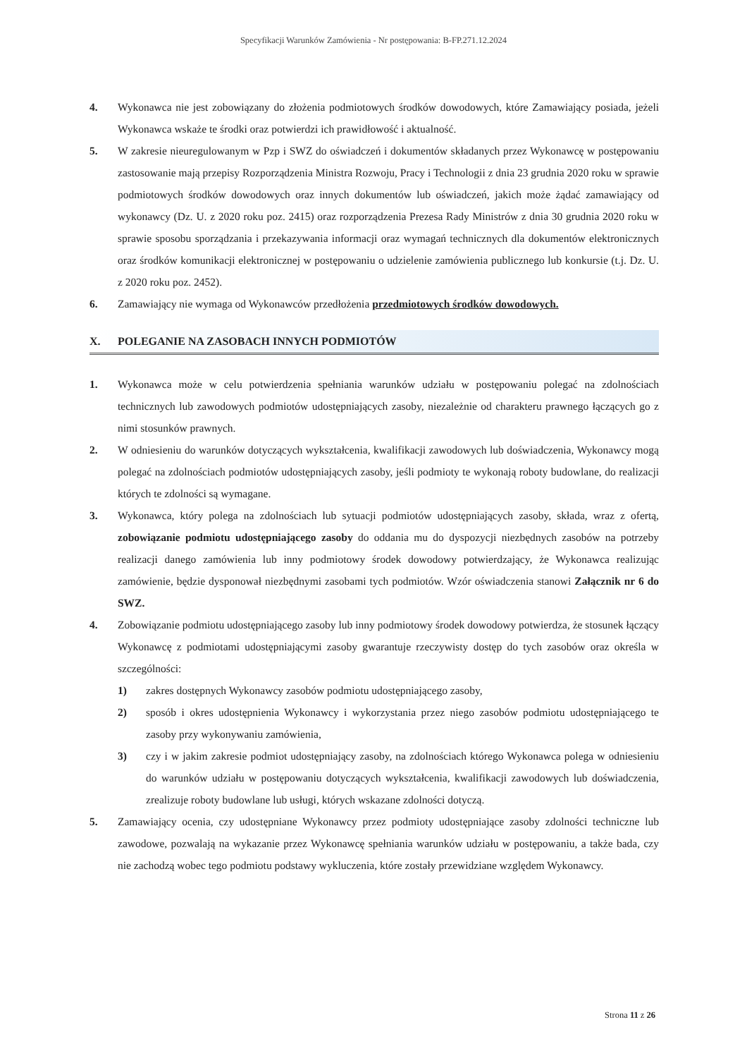Specyfikacji Warunków Zamówienia - Nr postępowania: B-FP.271.12.2024
4. Wykonawca nie jest zobowiązany do złożenia podmiotowych środków dowodowych, które Zamawiający posiada, jeżeli Wykonawca wskaże te środki oraz potwierdzi ich prawidłowość i aktualność.
5. W zakresie nieuregulowanym w Pzp i SWZ do oświadczeń i dokumentów składanych przez Wykonawcę w postępowaniu zastosowanie mają przepisy Rozporządzenia Ministra Rozwoju, Pracy i Technologii z dnia 23 grudnia 2020 roku w sprawie podmiotowych środków dowodowych oraz innych dokumentów lub oświadczeń, jakich może żądać zamawiający od wykonawcy (Dz. U. z 2020 roku poz. 2415) oraz rozporządzenia Prezesa Rady Ministrów z dnia 30 grudnia 2020 roku w sprawie sposobu sporządzania i przekazywania informacji oraz wymagań technicznych dla dokumentów elektronicznych oraz środków komunikacji elektronicznej w postępowaniu o udzielenie zamówienia publicznego lub konkursie (t.j. Dz. U. z 2020 roku poz. 2452).
6. Zamawiający nie wymaga od Wykonawców przedłożenia przedmiotowych środków dowodowych.
X. POLEGANIE NA ZASOBACH INNYCH PODMIOTÓW
1. Wykonawca może w celu potwierdzenia spełniania warunków udziału w postępowaniu polegać na zdolnościach technicznych lub zawodowych podmiotów udostępniających zasoby, niezależnie od charakteru prawnego łączących go z nimi stosunków prawnych.
2. W odniesieniu do warunków dotyczących wykształcenia, kwalifikacji zawodowych lub doświadczenia, Wykonawcy mogą polegać na zdolnościach podmiotów udostępniających zasoby, jeśli podmioty te wykonają roboty budowlane, do realizacji których te zdolności są wymagane.
3. Wykonawca, który polega na zdolnościach lub sytuacji podmiotów udostępniających zasoby, składa, wraz z ofertą, zobowiązanie podmiotu udostępniającego zasoby do oddania mu do dyspozycji niezbędnych zasobów na potrzeby realizacji danego zamówienia lub inny podmiotowy środek dowodowy potwierdzający, że Wykonawca realizując zamówienie, będzie dysponował niezbędnymi zasobami tych podmiotów. Wzór oświadczenia stanowi Załącznik nr 6 do SWZ.
4. Zobowiązanie podmiotu udostępniającego zasoby lub inny podmiotowy środek dowodowy potwierdza, że stosunek łączący Wykonawcę z podmiotami udostępniającymi zasoby gwarantuje rzeczywisty dostęp do tych zasobów oraz określa w szczególności:
1) zakres dostępnych Wykonawcy zasobów podmiotu udostępniającego zasoby,
2) sposób i okres udostępnienia Wykonawcy i wykorzystania przez niego zasobów podmiotu udostępniającego te zasoby przy wykonywaniu zamówienia,
3) czy i w jakim zakresie podmiot udostępniający zasoby, na zdolnościach którego Wykonawca polega w odniesieniu do warunków udziału w postępowaniu dotyczących wykształcenia, kwalifikacji zawodowych lub doświadczenia, zrealizuje roboty budowlane lub usługi, których wskazane zdolności dotyczą.
5. Zamawiający ocenia, czy udostępniane Wykonawcy przez podmioty udostępniające zasoby zdolności techniczne lub zawodowe, pozwalają na wykazanie przez Wykonawcę spełniania warunków udziału w postępowaniu, a także bada, czy nie zachodzą wobec tego podmiotu podstawy wykluczenia, które zostały przewidziane względem Wykonawcy.
Strona 11 z 26